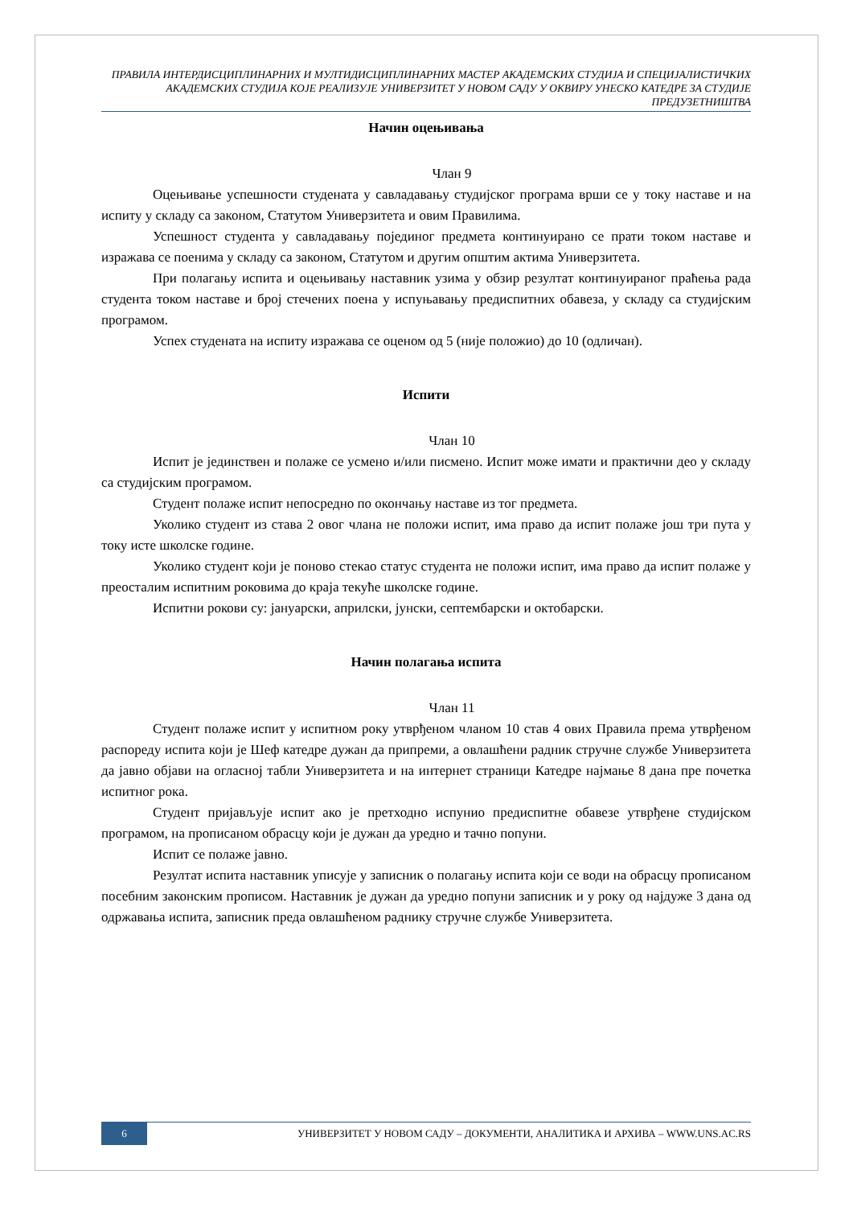ПРАВИЛА ИНТЕРДИСЦИПЛИНАРНИХ И МУЛТИДИСЦИПЛИНАРНИХ МАСТЕР АКАДЕМСКИХ СТУДИЈА И СПЕЦИЈАЛИСТИЧКИХ АКАДЕМСКИХ СТУДИЈА КОЈЕ РЕАЛИЗУЈЕ УНИВЕРЗИТЕТ У НОВОМ САДУ У ОКВИРУ УНЕСКО КАТЕДРЕ ЗА СТУДИЈЕ ПРЕДУЗЕТНИШТВА
Начин оцењивања
Члан 9
Оцењивање успешности студената у савладавању студијског програма врши се у току наставе и на испиту у складу са законом, Статутом Универзитета и овим Правилима.
Успешност студента у савладавању појединог предмета континуирано се прати током наставе и изражава се поенима у складу са законом, Статутом и другим општим актима Универзитета.
При полагању испита и оцењивању наставник узима у обзир резултат континуираног праћења рада студента током наставе и број стечених поена у испуњавању предиспитних обавеза, у складу са студијским програмом.
Успех студената на испиту изражава се оценом од 5 (није положио) до 10 (одличан).
Испити
Члан 10
Испит је јединствен и полаже се усмено и/или писмено. Испит може имати и практични део у складу са студијским програмом.
Студент полаже испит непосредно по окончању наставе из тог предмета.
Уколико студент из става 2 овог члана не положи испит, има право да испит полаже још три пута у току исте школске године.
Уколико студент који је поново стекао статус студента не положи испит, има право да испит полаже у преосталим испитним роковима до краја текуће школске године.
Испитни рокови су: јануарски, априлски, јунски, септембарски и октобарски.
Начин полагања испита
Члан 11
Студент полаже испит у испитном року утврђеном чланом 10 став 4 ових Правила према утврђеном распореду испита који је Шеф катедре дужан да припреми, а овлашћени радник стручне службе Универзитета да јавно објави на огласној табли Универзитета и на интернет страници Катедре најмање 8 дана пре почетка испитног рока.
Студент пријављује испит ако је претходно испунио предиспитне обавезе утврђене студијском програмом, на прописаном обрасцу који је дужан да уредно и тачно попуни.
Испит се полаже јавно.
Резултат испита наставник уписује у записник о полагању испита који се води на обрасцу прописаном посебним законским прописом. Наставник је дужан да уредно попуни записник и у року од најдуже 3 дана од одржавања испита, записник преда овлашћеном раднику стручне службе Универзитета.
6
УНИВЕРЗИТЕТ У НОВОМ САДУ – ДОКУМЕНТИ, АНАЛИТИКА И АРХИВА – WWW.UNS.AC.RS